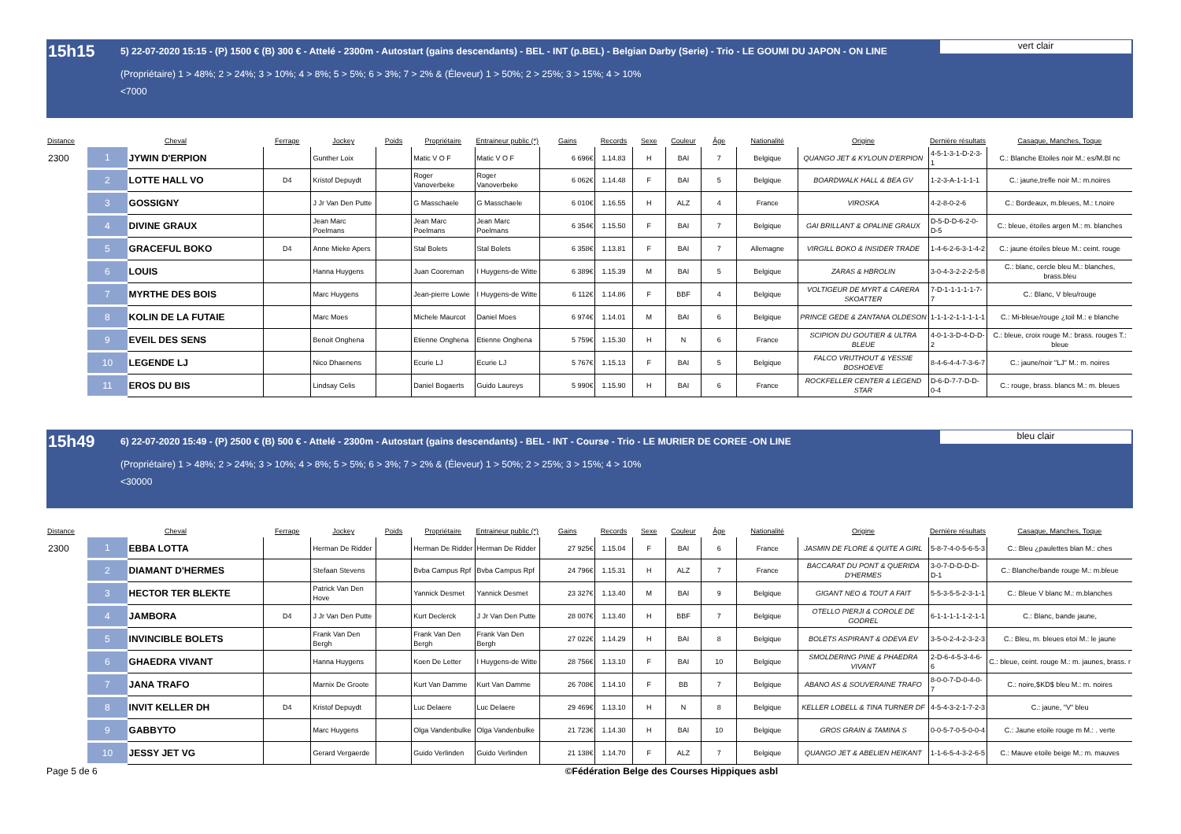15h15
5) 22-07-2020 15:15 - (P) 1500 € (B) 300 € - Attelé - 2300m - Autostart (gains descendants) - BEL - INT (p.BEL) - Belgian Darby (Serie) - Trio - LE GOUMI DU JAPON - ON LINE
(Propriétaire) 1 > 48%; 2 > 24%; 3 > 10%; 4 > 8%; 5 > 5%; 6 > 3%; 7 > 2% & (Éleveur) 1 > 50%; 2 > 25%; 3 > 15%; 4 > 10%
<7000
vert clair
| Distance | Cheval | | Ferrage | Jockey | Poids | Propriétaire | Entraineur public (*) | Gains | Records | Sexe | Couleur | Âge | Nationalité | Origine | Dernière résultats | Casaque, Manches, Toque |
| --- | --- | --- | --- | --- | --- | --- | --- | --- | --- | --- | --- | --- | --- | --- | --- | --- |
| 2300 | 1 | JYWIN D'ERPION | | Gunther Loix | | Matic V O F | Matic V O F | 6 696€ | 1.14.83 | H | BAI | 7 | Belgique | QUANGO JET & KYLOUN D'ERPION | 4-5-1-3-1-D-2-3-1 | C.: Blanche Etoiles noir M.: es/M.Bl nc |
| | 2 | LOTTE HALL VO | D4 | Kristof Depuydt | | Roger Vanoverbeke | Roger Vanoverbeke | 6 062€ | 1.14.48 | F | BAI | 5 | Belgique | BOARDWALK HALL & BEA GV | 1-2-3-A-1-1-1-1 | C.: jaune,trefle noir M.: m.noires |
| | 3 | GOSSIGNY | | J Jr Van Den Putte | | G Masschaele | G Masschaele | 6 010€ | 1.16.55 | H | ALZ | 4 | France | VIROSKA | 4-2-8-0-2-6 | C.: Bordeaux, m.bleues, M.: t.noire |
| | 4 | DIVINE GRAUX | | Jean Marc Poelmans | | Jean Marc Poelmans | Jean Marc Poelmans | 6 354€ | 1.15.50 | F | BAI | 7 | Belgique | GAI BRILLANT & OPALINE GRAUX | D-5-D-D-6-2-0-D-5 | C.: bleue, étoiles argen M.: m. blanches |
| | 5 | GRACEFUL BOKO | D4 | Anne Mieke Apers | | Stal Bolets | Stal Bolets | 6 358€ | 1.13.81 | F | BAI | 7 | Allemagne | VIRGILL BOKO & INSIDER TRADE | 1-4-6-2-6-3-1-4-2 | C.: jaune étoiles bleue M.: ceint. rouge |
| | 6 | LOUIS | | Hanna Huygens | | Juan Cooreman | I Huygens-de Witte | 6 389€ | 1.15.39 | M | BAI | 5 | Belgique | ZARAS & HBROLIN | 3-0-4-3-2-2-2-5-8 | C.: blanc, cercle bleu M.: blanches, brass.bleu |
| | 7 | MYRTHE DES BOIS | | Marc Huygens | | Jean-pierre Lowie | I Huygens-de Witte | 6 112€ | 1.14.86 | F | BBF | 4 | Belgique | VOLTIGEUR DE MYRT & CARERA SKOATTER | 7-D-1-1-1-1-1-7-7 | C.: Blanc, V bleu/rouge |
| | 8 | KOLIN DE LA FUTAIE | | Marc Moes | | Michele Maurcot | Daniel Moes | 6 974€ | 1.14.01 | M | BAI | 6 | Belgique | PRINCE GEDE & ZANTANA OLDESON | 1-1-1-2-1-1-1-1-1 | C.: Mi-bleue/rouge ¿toil M.: e blanche |
| | 9 | EVEIL DES SENS | | Benoit Onghena | | Etienne Onghena | Etienne Onghena | 5 759€ | 1.15.30 | H | N | 6 | France | SCIPION DU GOUTIER & ULTRA BLEUE | 4-0-1-3-D-4-D-D-2 | C.: bleue, croix rouge M.: brass. rouges T.: bleue |
| | 10 | LEGENDE LJ | | Nico Dhaenens | | Ecurie LJ | Ecurie LJ | 5 767€ | 1.15.13 | F | BAI | 5 | Belgique | FALCO VRIJTHOUT & YESSIE BOSHOEVE | 8-4-6-4-4-7-3-6-7 | C.: jaune/noir "LJ" M.: m. noires |
| | 11 | EROS DU BIS | | Lindsay Celis | | Daniel Bogaerts | Guido Laureys | 5 990€ | 1.15.90 | H | BAI | 6 | France | ROCKFELLER CENTER & LEGEND STAR | D-6-D-7-7-D-D-0-4 | C.: rouge, brass. blancs M.: m. bleues |
15h49
6) 22-07-2020 15:49 - (P) 2500 € (B) 500 € - Attelé - 2300m - Autostart (gains descendants) - BEL - INT - Course - Trio - LE MURIER DE COREE -ON LINE
(Propriétaire) 1 > 48%; 2 > 24%; 3 > 10%; 4 > 8%; 5 > 5%; 6 > 3%; 7 > 2% & (Éleveur) 1 > 50%; 2 > 25%; 3 > 15%; 4 > 10%
<30000
bleu clair
| Distance | Cheval | | Ferrage | Jockey | Poids | Propriétaire | Entraineur public (*) | Gains | Records | Sexe | Couleur | Âge | Nationalité | Origine | Dernière résultats | Casaque, Manches, Toque |
| --- | --- | --- | --- | --- | --- | --- | --- | --- | --- | --- | --- | --- | --- | --- | --- | --- |
| 2300 | 1 | EBBA LOTTA | | Herman De Ridder | | Herman De Ridder | Herman De Ridder | 27 925€ | 1.15.04 | F | BAI | 6 | France | JASMIN DE FLORE & QUITE A GIRL | 5-8-7-4-0-5-6-5-3 | C.: Bleu ¿paulettes blan M.: ches |
| | 2 | DIAMANT D'HERMES | | Stefaan Stevens | | Bvba Campus Rpf | Bvba Campus Rpf | 24 796€ | 1.15.31 | H | ALZ | 7 | France | BACCARAT DU PONT & QUERIDA D'HERMES | 3-0-7-D-D-D-D-D-1 | C.: Blanche/bande rouge M.: m.bleue |
| | 3 | HECTOR TER BLEKTE | | Patrick Van Den Hove | | Yannick Desmet | Yannick Desmet | 23 327€ | 1.13.40 | M | BAI | 9 | Belgique | GIGANT NEO & TOUT A FAIT | 5-5-3-5-5-2-3-1-1 | C.: Bleue V blanc M.: m.blanches |
| | 4 | JAMBORA | D4 | J Jr Van Den Putte | | Kurt Declerck | J Jr Van Den Putte | 28 007€ | 1.13.40 | H | BBF | 7 | Belgique | OTELLO PIERJI & COROLE DE GODREL | 6-1-1-1-1-1-2-1-1 | C.: Blanc, bande jaune, |
| | 5 | INVINCIBLE BOLETS | | Frank Van Den Bergh | | Frank Van Den Bergh | Frank Van Den Bergh | 27 022€ | 1.14.29 | H | BAI | 8 | Belgique | BOLETS ASPIRANT & ODEVA EV | 3-5-0-2-4-2-3-2-3 | C.: Bleu, m. bleues etoi M.: le jaune |
| | 6 | GHAEDRA VIVANT | | Hanna Huygens | | Koen De Letter | I Huygens-de Witte | 28 756€ | 1.13.10 | F | BAI | 10 | Belgique | SMOLDERING PINE & PHAEDRA VIVANT | 2-D-6-4-5-3-4-6-6 | C.: bleue, ceint. rouge M.: m. jaunes, brass. r |
| | 7 | JANA TRAFO | | Marnix De Groote | | Kurt Van Damme | Kurt Van Damme | 26 708€ | 1.14.10 | F | BB | 7 | Belgique | ABANO AS & SOUVERAINE TRAFO | 8-0-0-7-D-0-4-0-7 | C.: noire,$KD$ bleu M.: m. noires |
| | 8 | INVIT KELLER DH | D4 | Kristof Depuydt | | Luc Delaere | Luc Delaere | 29 469€ | 1.13.10 | H | N | 8 | Belgique | KELLER LOBELL & TINA TURNER DF | 4-5-4-3-2-1-7-2-3 | C.: jaune, "V" bleu |
| | 9 | GABBYTO | | Marc Huygens | | Olga Vandenbulke | Olga Vandenbulke | 21 723€ | 1.14.30 | H | BAI | 10 | Belgique | GROS GRAIN & TAMINA S | 0-0-5-7-0-5-0-0-4 | C.: Jaune etoile rouge m M.: . verte |
| | 10 | JESSY JET VG | | Gerard Vergaerde | | Guido Verlinden | Guido Verlinden | 21 138€ | 1.14.70 | F | ALZ | 7 | Belgique | QUANGO JET & ABELIEN HEIKANT | 1-1-6-5-4-3-2-6-5 | C.: Mauve etoile beige M.: m. mauves |
Page 5 de 6 ©Fédération Belge des Courses Hippiques asbl